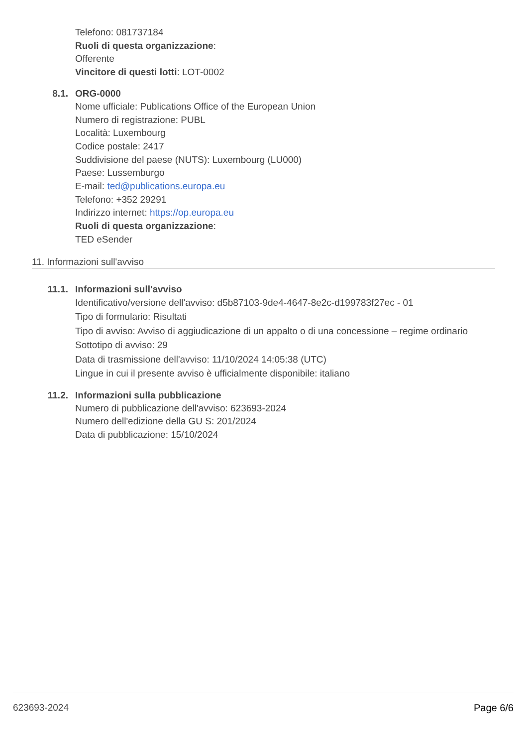Telefono: 081737184
Ruoli di questa organizzazione:
Offerente
Vincitore di questi lotti: LOT-0002
8.1. ORG-0000
Nome ufficiale: Publications Office of the European Union
Numero di registrazione: PUBL
Località: Luxembourg
Codice postale: 2417
Suddivisione del paese (NUTS): Luxembourg (LU000)
Paese: Lussemburgo
E-mail: ted@publications.europa.eu
Telefono: +352 29291
Indirizzo internet: https://op.europa.eu
Ruoli di questa organizzazione:
TED eSender
11. Informazioni sull'avviso
11.1. Informazioni sull'avviso
Identificativo/versione dell'avviso: d5b87103-9de4-4647-8e2c-d199783f27ec - 01
Tipo di formulario: Risultati
Tipo di avviso: Avviso di aggiudicazione di un appalto o di una concessione – regime ordinario
Sottotipo di avviso: 29
Data di trasmissione dell'avviso: 11/10/2024 14:05:38 (UTC)
Lingue in cui il presente avviso è ufficialmente disponibile: italiano
11.2. Informazioni sulla pubblicazione
Numero di pubblicazione dell'avviso: 623693-2024
Numero dell'edizione della GU S: 201/2024
Data di pubblicazione: 15/10/2024
623693-2024 Page 6/6